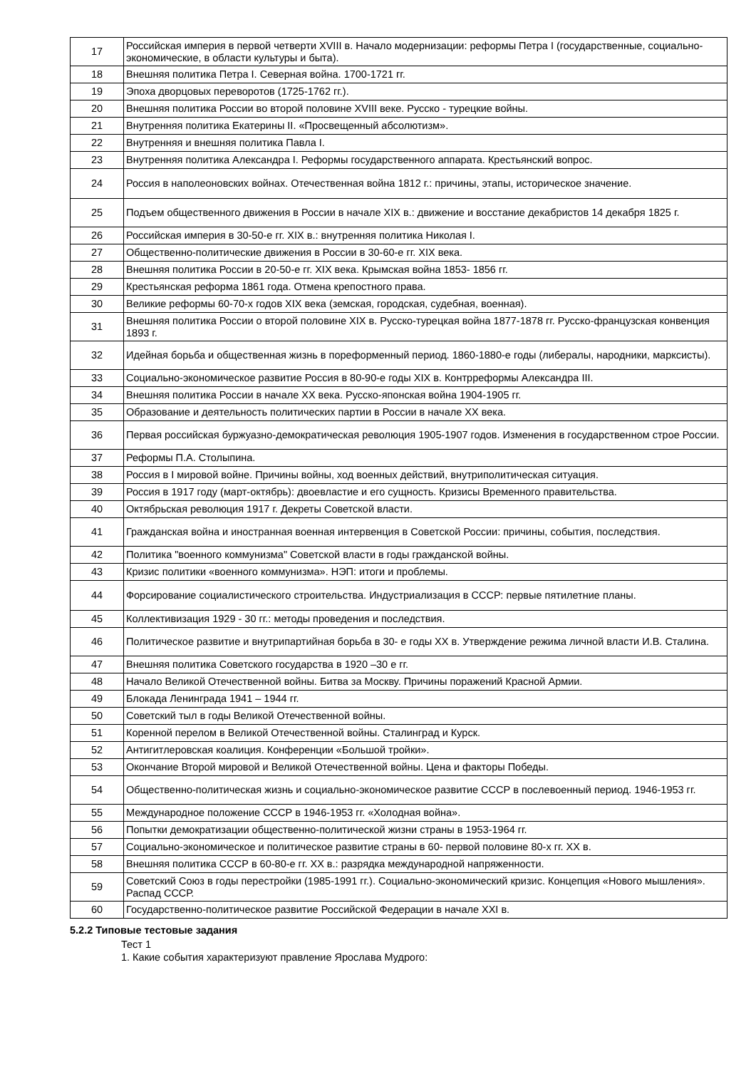| 17 | Российская империя в первой четверти XVIII в. Начало модернизации: реформы Петра I (государственные, социально-экономические, в области культуры и быта). |
| 18 | Внешняя политика Петра I. Северная война. 1700-1721 гг. |
| 19 | Эпоха дворцовых переворотов (1725-1762 гг.). |
| 20 | Внешняя политика России во второй половине XVIII веке. Русско - турецкие войны. |
| 21 | Внутренняя политика Екатерины II. «Просвещенный абсолютизм». |
| 22 | Внутренняя и внешняя политика Павла I. |
| 23 | Внутренняя политика Александра I. Реформы государственного аппарата. Крестьянский вопрос. |
| 24 | Россия в наполеоновских войнах. Отечественная война 1812 г.: причины, этапы, историческое значение. |
| 25 | Подъем общественного движения в России в начале XIX в.: движение и восстание декабристов 14 декабря 1825 г. |
| 26 | Российская империя в 30-50-е гг. XIX в.: внутренняя политика Николая I. |
| 27 | Общественно-политические движения в России в 30-60-е гг. XIX века. |
| 28 | Внешняя политика России в 20-50-е гг. XIX века. Крымская война 1853- 1856 гг. |
| 29 | Крестьянская реформа 1861 года. Отмена крепостного права. |
| 30 | Великие реформы 60-70-х годов XIX века (земская, городская, судебная, военная). |
| 31 | Внешняя политика России о второй половине XIX в. Русско-турецкая война 1877-1878 гг. Русско-французская конвенция 1893 г. |
| 32 | Идейная борьба и общественная жизнь в пореформенный период. 1860-1880-е годы (либералы, народники, марксисты). |
| 33 | Социально-экономическое развитие Россия в 80-90-е годы XIX в. Контрреформы Александра III. |
| 34 | Внешняя политика России в начале XX века. Русско-японская война 1904-1905 гг. |
| 35 | Образование и деятельность политических партии в России в начале XX века. |
| 36 | Первая российская буржуазно-демократическая революция 1905-1907 годов. Изменения в государственном строе России. |
| 37 | Реформы П.А. Столыпина. |
| 38 | Россия в I мировой войне. Причины войны, ход военных действий, внутриполитическая ситуация. |
| 39 | Россия в 1917 году (март-октябрь): двоевластие и его сущность. Кризисы Временного правительства. |
| 40 | Октябрьская революция 1917 г. Декреты Советской власти. |
| 41 | Гражданская война и иностранная военная интервенция в Советской России: причины, события, последствия. |
| 42 | Политика "военного коммунизма" Советской власти в годы гражданской войны. |
| 43 | Кризис политики «военного коммунизма». НЭП: итоги и проблемы. |
| 44 | Форсирование социалистического строительства. Индустриализация в СССР: первые пятилетние планы. |
| 45 | Коллективизация 1929 - 30 гг.: методы проведения и последствия. |
| 46 | Политическое развитие и внутрипартийная борьба в 30- е годы XX в. Утверждение режима личной власти И.В. Сталина. |
| 47 | Внешняя политика Советского государства в 1920 –30 е гг. |
| 48 | Начало Великой Отечественной войны. Битва за Москву. Причины поражений Красной Армии. |
| 49 | Блокада Ленинграда 1941 – 1944 гг. |
| 50 | Советский тыл в годы Великой Отечественной войны. |
| 51 | Коренной перелом в Великой Отечественной войны. Сталинград и Курск. |
| 52 | Антигитлеровская коалиция. Конференции «Большой тройки». |
| 53 | Окончание Второй мировой и Великой Отечественной войны. Цена и факторы Победы. |
| 54 | Общественно-политическая жизнь и социально-экономическое развитие СССР в послевоенный период. 1946-1953 гг. |
| 55 | Международное положение СССР в 1946-1953 гг. «Холодная война». |
| 56 | Попытки демократизации общественно-политической жизни страны в 1953-1964 гг. |
| 57 | Социально-экономическое и политическое развитие страны в 60- первой половине 80-х гг. XX в. |
| 58 | Внешняя политика СССР в 60-80-е гг. XX в.: разрядка международной напряженности. |
| 59 | Советский Союз в годы перестройки (1985-1991 гг.). Социально-экономический кризис. Концепция «Нового мышления». Распад СССР. |
| 60 | Государственно-политическое развитие Российской Федерации в начале XXI в. |
5.2.2 Типовые тестовые задания
Тест 1
1. Какие события характеризуют правление Ярослава Мудрого: